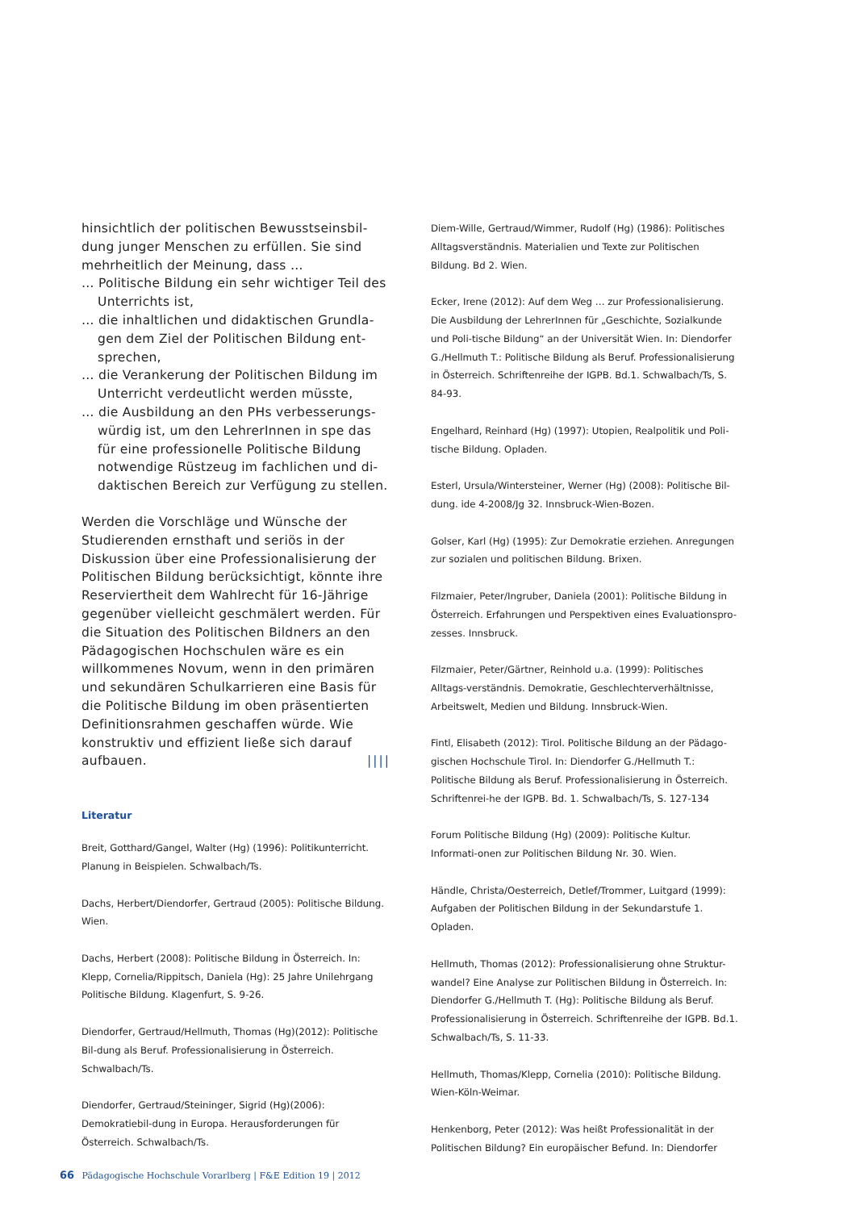hinsichtlich der politischen Bewusstseinsbil-dung junger Menschen zu erfüllen. Sie sind mehrheitlich der Meinung, dass …
… Politische Bildung ein sehr wichtiger Teil des Unterrichts ist,
… die inhaltlichen und didaktischen Grundla-gen dem Ziel der Politischen Bildung ent-sprechen,
… die Verankerung der Politischen Bildung im Unterricht verdeutlicht werden müsste,
… die Ausbildung an den PHs verbesserungs-würdig ist, um den LehrerInnen in spe das für eine professionelle Politische Bildung notwendige Rüstzeug im fachlichen und di-daktischen Bereich zur Verfügung zu stellen.
Werden die Vorschläge und Wünsche der Studierenden ernsthaft und seriös in der Diskussion über eine Professionalisierung der Politischen Bildung berücksichtigt, könnte ihre Reserviertheit dem Wahlrecht für 16-Jährige gegenüber vielleicht geschmälert werden. Für die Situation des Politischen Bildners an den Pädagogischen Hochschulen wäre es ein willkommenes Novum, wenn in den primären und sekundären Schulkarrieren eine Basis für die Politische Bildung im oben präsentierten Definitionsrahmen geschaffen würde. Wie konstruktiv und effizient ließe sich darauf aufbauen. ||||
Literatur
Breit, Gotthard/Gangel, Walter (Hg) (1996): Politikunterricht. Planung in Beispielen. Schwalbach/Ts.
Dachs, Herbert/Diendorfer, Gertraud (2005): Politische Bildung. Wien.
Dachs, Herbert (2008): Politische Bildung in Österreich. In: Klepp, Cornelia/Rippitsch, Daniela (Hg): 25 Jahre Unilehrgang Politische Bildung. Klagenfurt, S. 9-26.
Diendorfer, Gertraud/Hellmuth, Thomas (Hg)(2012): Politische Bil-dung als Beruf. Professionalisierung in Österreich. Schwalbach/Ts.
Diendorfer, Gertraud/Steininger, Sigrid (Hg)(2006): Demokratiebil-dung in Europa. Herausforderungen für Österreich. Schwalbach/Ts.
Diem-Wille, Gertraud/Wimmer, Rudolf (Hg) (1986): Politisches Alltagsverständnis. Materialien und Texte zur Politischen Bildung. Bd 2. Wien.
Ecker, Irene (2012): Auf dem Weg … zur Professionalisierung. Die Ausbildung der LehrerInnen für „Geschichte, Sozialkunde und Poli-tische Bildung“ an der Universität Wien. In: Diendorfer G./Hellmuth T.: Politische Bildung als Beruf. Professionalisierung in Österreich. Schriftenreihe der IGPB. Bd.1. Schwalbach/Ts, S. 84-93.
Engelhard, Reinhard (Hg) (1997): Utopien, Realpolitik und Poli-tische Bildung. Opladen.
Esterl, Ursula/Wintersteiner, Werner (Hg) (2008): Politische Bil-dung. ide 4-2008/Jg 32. Innsbruck-Wien-Bozen.
Golser, Karl (Hg) (1995): Zur Demokratie erziehen. Anregungen zur sozialen und politischen Bildung. Brixen.
Filzmaier, Peter/Ingruber, Daniela (2001): Politische Bildung in Österreich. Erfahrungen und Perspektiven eines Evaluationspro-zesses. Innsbruck.
Filzmaier, Peter/Gärtner, Reinhold u.a. (1999): Politisches Alltags-verständnis. Demokratie, Geschlechterverhältnisse, Arbeitswelt, Medien und Bildung. Innsbruck-Wien.
Fintl, Elisabeth (2012): Tirol. Politische Bildung an der Pädago-gischen Hochschule Tirol. In: Diendorfer G./Hellmuth T.: Politische Bildung als Beruf. Professionalisierung in Österreich. Schriftenrei-he der IGPB. Bd. 1. Schwalbach/Ts, S. 127-134
Forum Politische Bildung (Hg) (2009): Politische Kultur. Informati-onen zur Politischen Bildung Nr. 30. Wien.
Händle, Christa/Oesterreich, Detlef/Trommer, Luitgard (1999): Aufgaben der Politischen Bildung in der Sekundarstufe 1. Opladen.
Hellmuth, Thomas (2012): Professionalisierung ohne Struktur-wandel? Eine Analyse zur Politischen Bildung in Österreich. In: Diendorfer G./Hellmuth T. (Hg): Politische Bildung als Beruf. Professionalisierung in Österreich. Schriftenreihe der IGPB. Bd.1. Schwalbach/Ts, S. 11-33.
Hellmuth, Thomas/Klepp, Cornelia (2010): Politische Bildung. Wien-Köln-Weimar.
Henkenborg, Peter (2012): Was heißt Professionalität in der Politischen Bildung? Ein europäischer Befund. In: Diendorfer
66 Pädagogische Hochschule Vorarlberg | F&E Edition 19 | 2012